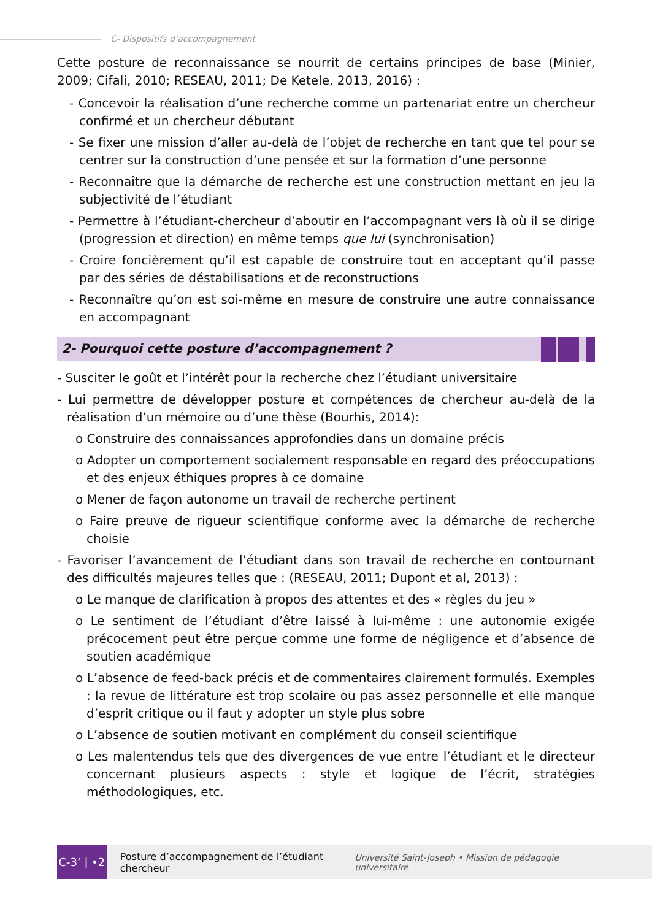C- Dispositifs d’accompagnement
Cette posture de reconnaissance se nourrit de certains principes de base (Minier, 2009; Cifali, 2010; RESEAU, 2011; De Ketele, 2013, 2016) :
- Concevoir la réalisation d’une recherche comme un partenariat entre un chercheur confirmé et un chercheur débutant
- Se fixer une mission d’aller au-delà de l’objet de recherche en tant que tel pour se centrer sur la construction d’une pensée et sur la formation d’une personne
- Reconnaître que la démarche de recherche est une construction mettant en jeu la subjectivité de l’étudiant
- Permettre à l’étudiant-chercheur d’aboutir en l’accompagnant vers là où il se dirige (progression et direction) en même temps que lui (synchronisation)
- Croire foncièrement qu’il est capable de construire tout en acceptant qu’il passe par des séries de déstabilisations et de reconstructions
- Reconnaître qu’on est soi-même en mesure de construire une autre connaissance en accompagnant
2- Pourquoi cette posture d’accompagnement ?
- Susciter le goût et l’intérêt pour la recherche chez l’étudiant universitaire
- Lui permettre de développer posture et compétences de chercheur au-delà de la réalisation d’un mémoire ou d’une thèse (Bourhis, 2014):
o Construire des connaissances approfondies dans un domaine précis
o Adopter un comportement socialement responsable en regard des préoccupations et des enjeux éthiques propres à ce domaine
o Mener de façon autonome un travail de recherche pertinent
o Faire preuve de rigueur scientifique conforme avec la démarche de recherche choisie
- Favoriser l’avancement de l’étudiant dans son travail de recherche en contournant des difficultés majeures telles que : (RESEAU, 2011; Dupont et al, 2013) :
o Le manque de clarification à propos des attentes et des « règles du jeu »
o Le sentiment de l’étudiant d’être laissé à lui-même : une autonomie exigée précocement peut être perçue comme une forme de négligence et d’absence de soutien académique
o L’absence de feed-back précis et de commentaires clairement formulés. Exemples : la revue de littérature est trop scolaire ou pas assez personnelle et elle manque d’esprit critique ou il faut y adopter un style plus sobre
o L’absence de soutien motivant en complément du conseil scientifique
o Les malentendus tels que des divergences de vue entre l’étudiant et le directeur concernant plusieurs aspects : style et logique de l’écrit, stratégies méthodologiques, etc.
C-3’ | •2
Posture d’accompagnement de l’étudiant chercheur
Université Saint-Joseph • Mission de pédagogie universitaire